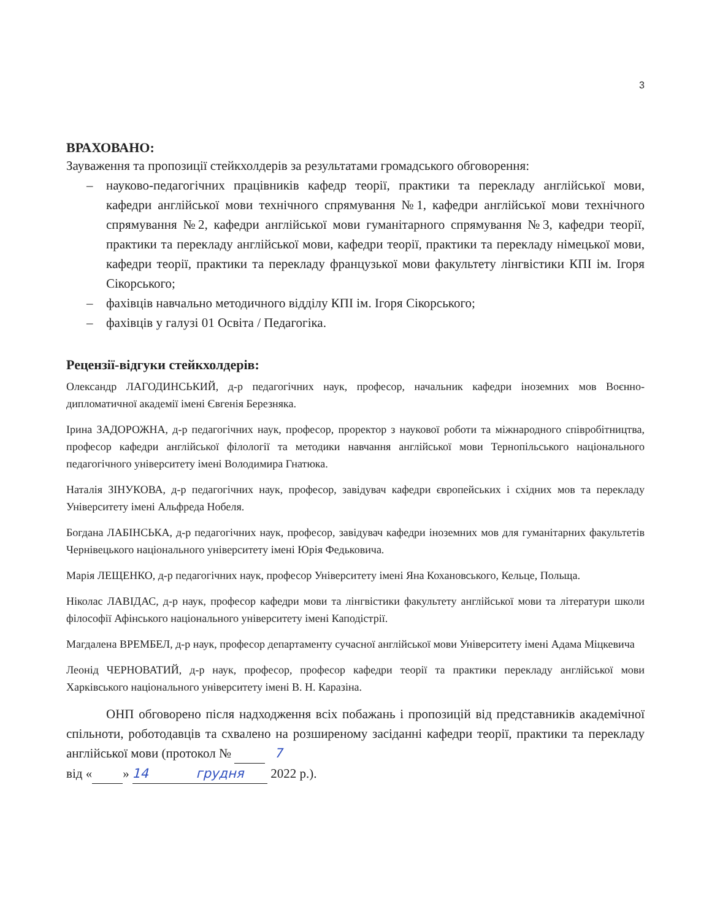3
ВРАХОВАНО:
Зауваження та пропозиції стейкхолдерів за результатами громадського обговорення:
– науково-педагогічних працівників кафедр теорії, практики та перекладу англійської мови, кафедри англійської мови технічного спрямування №1, кафедри англійської мови технічного спрямування №2, кафедри англійської мови гуманітарного спрямування №3, кафедри теорії, практики та перекладу англійської мови, кафедри теорії, практики та перекладу німецької мови, кафедри теорії, практики та перекладу французької мови факультету лінгвістики КПІ ім. Ігоря Сікорського;
– фахівців навчально методичного відділу КПІ ім. Ігоря Сікорського;
– фахівців у галузі 01 Освіта / Педагогіка.
Рецензії-відгуки стейкхолдерів:
Олександр ЛАГОДИНСЬКИЙ, д-р педагогічних наук, професор, начальник кафедри іноземних мов Воєнно-дипломатичної академії імені Євгенія Березняка.
Ірина ЗАДОРОЖНА, д-р педагогічних наук, професор, проректор з наукової роботи та міжнародного співробітництва, професор кафедри англійської філології та методики навчання англійської мови Тернопільського національного педагогічного університету імені Володимира Гнатюка.
Наталія ЗІНУКОВА, д-р педагогічних наук, професор, завідувач кафедри європейських і східних мов та перекладу Університету імені Альфреда Нобеля.
Богдана ЛАБІНСЬКА, д-р педагогічних наук, професор, завідувач кафедри іноземних мов для гуманітарних факультетів Чернівецького національного університету імені Юрія Федьковича.
Марія ЛЕЩЕНКО, д-р педагогічних наук, професор Університету імені Яна Кохановського, Кельце, Польща.
Ніколас ЛАВІДАС, д-р наук, професор кафедри мови та лінгвістики факультету англійської мови та літератури школи філософії Афінського національного університету імені Каподістрії.
Магдалена ВРЕМБЕЛ, д-р наук, професор департаменту сучасної англійської мови Університету імені Адама Міцкевича
Леонід ЧЕРНОВАТИЙ, д-р наук, професор, професор кафедри теорії та практики перекладу англійської мови Харківського національного університету імені В. Н. Каразіна.
ОНП обговорено після надходження всіх побажань і пропозицій від представників академічної спільноти, роботодавців та схвалено на розширеному засіданні кафедри теорії, практики та перекладу англійської мови (протокол № 7
від « 14 » грудня 2022 р.).